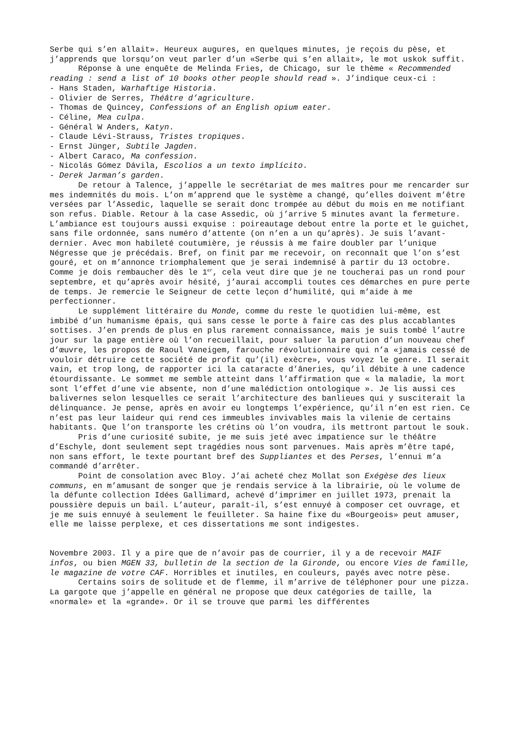Serbe qui s’en allait». Heureux augures, en quelques minutes, je reçois du pèse, et j’apprends que lorsqu’on veut parler d’un «Serbe qui s’en allait», le mot uskok suffit.
Réponse à une enquête de Melinda Fries, de Chicago, sur le thème « Recommended reading : send a list of 10 books other people should read ». J’indique ceux-ci :
- Hans Staden, Warhaftige Historia.
- Olivier de Serres, Théâtre d’agriculture.
- Thomas de Quincey, Confessions of an English opium eater.
- Céline, Mea culpa.
- Général W Anders, Katyn.
- Claude Lévi-Strauss, Tristes tropiques.
- Ernst Jünger, Subtile Jagden.
- Albert Caraco, Ma confession.
- Nicolás Gómez Dávila, Escolios a un texto implícito.
- Derek Jarman’s garden.
De retour à Talence, j’appelle le secrétariat de mes maîtres pour me rencarder sur mes indemnités du mois. L’on m’apprend que le système a changé, qu’elles doivent m’être versées par l’Assedic, laquelle se serait donc trompée au début du mois en me notifiant son refus. Diable. Retour à la case Assedic, où j’arrive 5 minutes avant la fermeture. L’ambiance est toujours aussi exquise : poireautage debout entre la porte et le guichet, sans file ordonnée, sans numéro d’attente (on n’en a un qu’après). Je suis l’avant-dernier. Avec mon habileté coutumière, je réussis à me faire doubler par l’unique Négresse que je précédais. Bref, on finit par me recevoir, on reconnaît que l’on s’est gouré, et on m’annonce triomphalement que je serai indemnisé à partir du 13 octobre. Comme je dois rembaucher dès le 1<sup>er</sup>, cela veut dire que je ne toucherai pas un rond pour septembre, et qu’après avoir hésité, j’aurai accompli toutes ces démarches en pure perte de temps. Je remercie le Seigneur de cette leçon d’humilité, qui m’aide à me perfectionner.
Le supplément littéraire du Monde, comme du reste le quotidien lui-même, est imbibé d’un humanisme épais, qui sans cesse le porte à faire cas des plus accablantes sottises. J’en prends de plus en plus rarement connaissance, mais je suis tombé l’autre jour sur la page entière où l’on recueillait, pour saluer la parution d’un nouveau chef d’œuvre, les propos de Raoul Vaneigem, farouche révolutionnaire qui n’a «jamais cessé de vouloir détruire cette société de profit qu’(il) exècre», vous voyez le genre. Il serait vain, et trop long, de rapporter ici la cataracte d’âneries, qu’il débite à une cadence étourdissante. Le sommet me semble atteint dans l’affirmation que « la maladie, la mort sont l’effet d’une vie absente, non d’une malédiction ontologique ». Je lis aussi ces balivernes selon lesquelles ce serait l’architecture des banlieues qui y susciterait la délinquance. Je pense, après en avoir eu longtemps l’expérience, qu’il n’en est rien. Ce n’est pas leur laideur qui rend ces immeubles invivables mais la vilenie de certains habitants. Que l’on transporte les crétins où l’on voudra, ils mettront partout le souk.
Pris d’une curiosité subite, je me suis jeté avec impatience sur le théâtre d’Eschyle, dont seulement sept tragédies nous sont parvenues. Mais après m’être tapé, non sans effort, le texte pourtant bref des Suppliantes et des Perses, l’ennui m’a commandé d’arrêter.
Point de consolation avec Bloy. J’ai acheté chez Mollat son Exégèse des lieux communs, en m’amusant de songer que je rendais service à la librairie, où le volume de la défunte collection Idées Gallimard, achevé d’imprimer en juillet 1973, prenait la poussière depuis un bail. L’auteur, paraît-il, s’est ennuyé à composer cet ouvrage, et je me suis ennuyé à seulement le feuilleter. Sa haine fixe du «Bourgeois» peut amuser, elle me laisse perplexe, et ces dissertations me sont indigestes.
Novembre 2003. Il y a pire que de n’avoir pas de courrier, il y a de recevoir MAIF infos, ou bien MGEN 33, bulletin de la section de la Gironde, ou encore Vies de famille, le magazine de votre CAF. Horribles et inutiles, en couleurs, payés avec notre pèse.
Certains soirs de solitude et de flemme, il m’arrive de téléphoner pour une pizza. La gargote que j’appelle en général ne propose que deux catégories de taille, la «normale» et la «grande». Or il se trouve que parmi les différentes